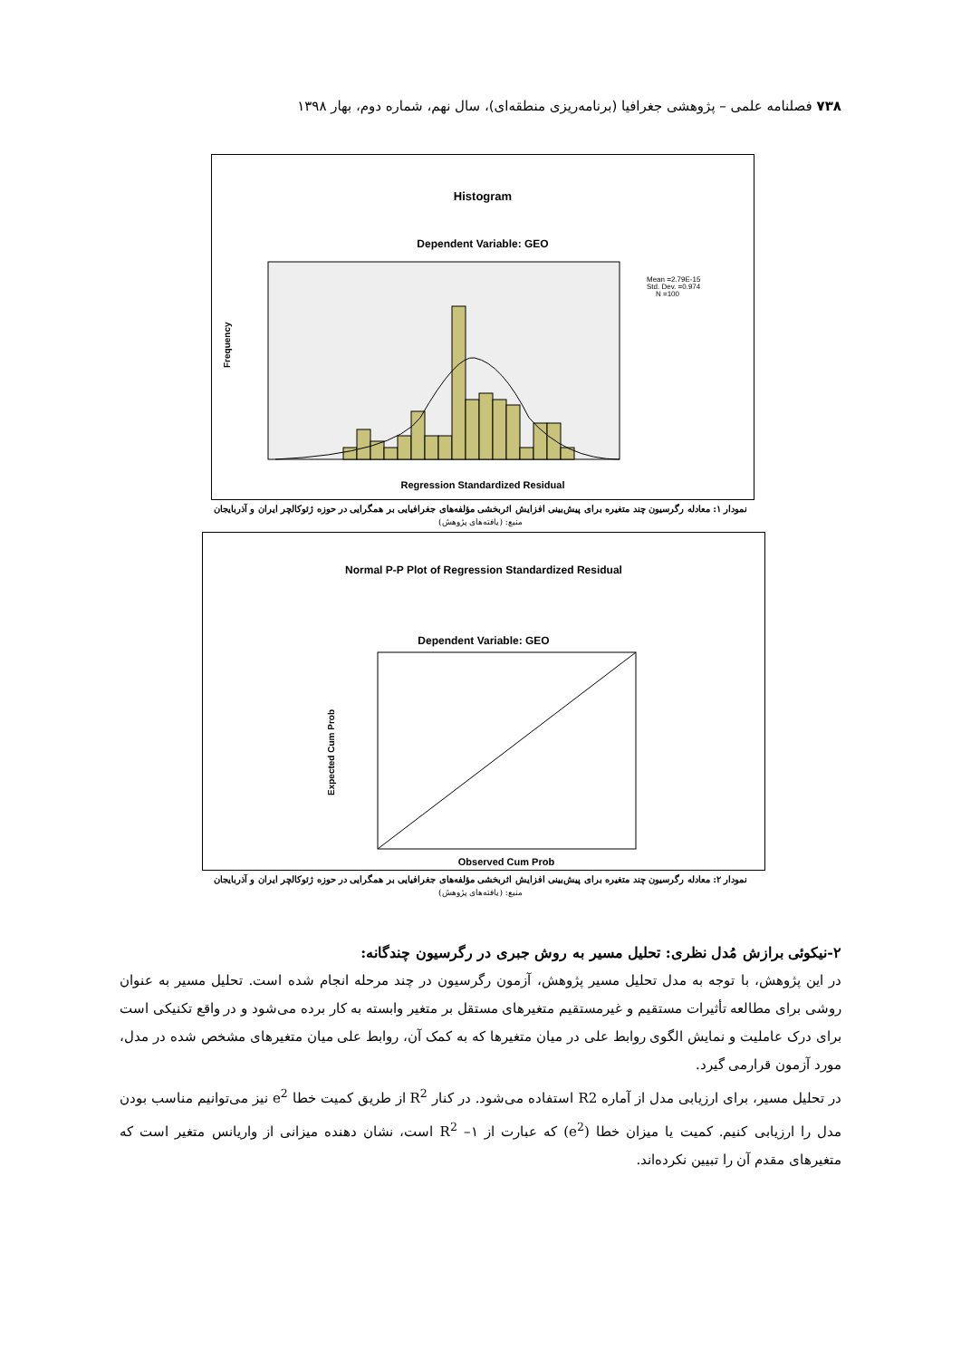۷۳۸ فصلنامه علمی – پژوهشی جغرافیا (برنامه‌ریزی منطقه‌ای)، سال نهم، شماره دوم، بهار ۱۳۹۸
Histogram
Dependent Variable: GEO
Mean =2.79E-15
Std. Dev. =0.974
N =100
Frequency
Regression Standardized Residual
نمودار ۱: معادله رگرسیون چند متغیره برای پیش‌بینی افزایش اثربخشی مؤلفه‌های جغرافیایی بر همگرایی در حوزه ژئوکالچر ایران و آذربایجان
منبع: (یافته‌های پژوهش)
Normal P-P Plot of Regression Standardized Residual
Dependent Variable: GEO
Expected Cum Prob
Observed Cum Prob
نمودار ۲: معادله رگرسیون چند متغیره برای پیش‌بینی افزایش اثربخشی مؤلفه‌های جغرافیایی بر همگرایی در حوزه ژئوکالچر ایران و آذربایجان
منبع: (یافته‌های پژوهش)
۲-نیکوئی برازش مُدل نظری: تحلیل مسیر به روش جبری در رگرسیون چندگانه:
در این پژوهش، با توجه به مدل تحلیل مسیر پژوهش، آزمون رگرسیون در چند مرحله انجام شده است. تحلیل مسیر به عنوان روشی برای مطالعه تأثیرات مستقیم و غیرمستقیم متغیرهای مستقل بر متغیر وابسته به کار برده می‌شود و در واقع تکنیکی است برای درک عاملیت و نمایش الگوی روابط علی در میان متغیرها که به کمک آن، روابط علی میان متغیرهای مشخص شده در مدل، مورد آزمون قرارمی گیرد.
در تحلیل مسیر، برای ارزیابی مدل از آماره R2 استفاده می‌شود. در کنار R<sup>2</sup> از طریق کمیت خطا e<sup>2</sup> نیز می‌توانیم مناسب بودن مدل را ارزیابی کنیم. کمیت یا میزان خطا (e<sup>2</sup>) که عبارت از ۱– R<sup>2</sup> است، نشان دهنده میزانی از واریانس متغیر است که متغیرهای مقدم آن را تبیین نکرده‌اند.